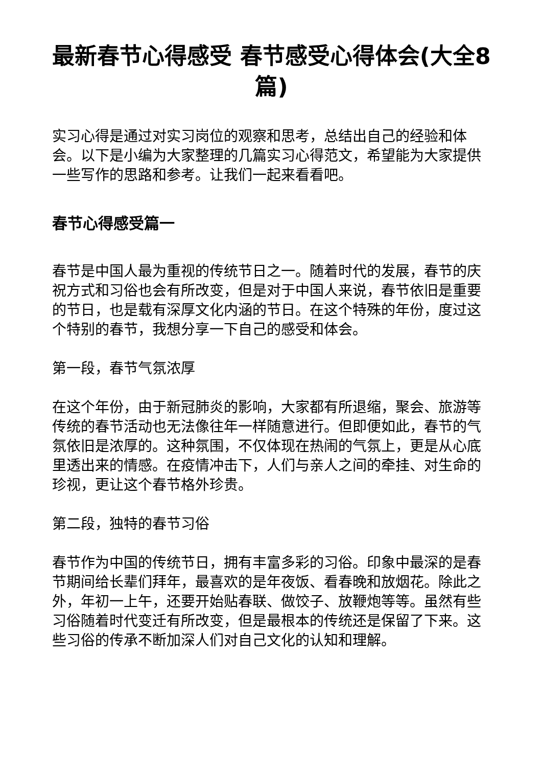最新春节心得感受 春节感受心得体会(大全8篇)
实习心得是通过对实习岗位的观察和思考，总结出自己的经验和体会。以下是小编为大家整理的几篇实习心得范文，希望能为大家提供一些写作的思路和参考。让我们一起来看看吧。
春节心得感受篇一
春节是中国人最为重视的传统节日之一。随着时代的发展，春节的庆祝方式和习俗也会有所改变，但是对于中国人来说，春节依旧是重要的节日，也是载有深厚文化内涵的节日。在这个特殊的年份，度过这个特别的春节，我想分享一下自己的感受和体会。
第一段，春节气氛浓厚
在这个年份，由于新冠肺炎的影响，大家都有所退缩，聚会、旅游等传统的春节活动也无法像往年一样随意进行。但即便如此，春节的气氛依旧是浓厚的。这种氛围，不仅体现在热闹的气氛上，更是从心底里透出来的情感。在疫情冲击下，人们与亲人之间的牵挂、对生命的珍视，更让这个春节格外珍贵。
第二段，独特的春节习俗
春节作为中国的传统节日，拥有丰富多彩的习俗。印象中最深的是春节期间给长辈们拜年，最喜欢的是年夜饭、看春晚和放烟花。除此之外，年初一上午，还要开始贴春联、做饺子、放鞭炮等等。虽然有些习俗随着时代变迁有所改变，但是最根本的传统还是保留了下来。这些习俗的传承不断加深人们对自己文化的认知和理解。